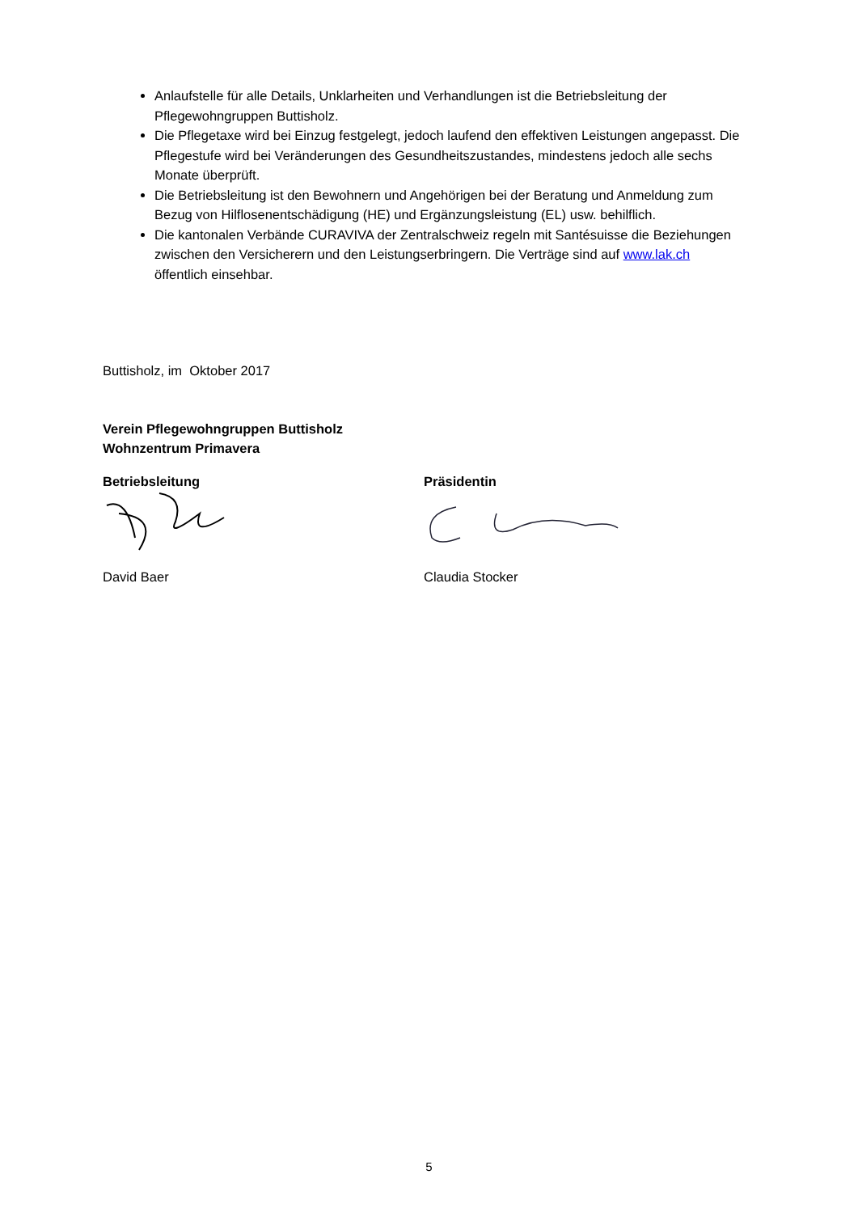Anlaufstelle für alle Details, Unklarheiten und Verhandlungen ist die Betriebsleitung der Pflegewohngruppen Buttisholz.
Die Pflegetaxe wird bei Einzug festgelegt, jedoch laufend den effektiven Leistungen angepasst. Die Pflegestufe wird bei Veränderungen des Gesundheitszustandes, mindestens jedoch alle sechs Monate überprüft.
Die Betriebsleitung ist den Bewohnern und Angehörigen bei der Beratung und Anmeldung zum Bezug von Hilflosenentschädigung (HE) und Ergänzungsleistung (EL) usw. behilflich.
Die kantonalen Verbände CURAVIVA der Zentralschweiz regeln mit Santésuisse die Beziehungen zwischen den Versicherern und den Leistungserbringern. Die Verträge sind auf www.lak.ch öffentlich einsehbar.
Buttisholz, im Oktober 2017
Verein Pflegewohngruppen Buttisholz
Wohnzentrum Primavera
Betriebsleitung
David Baer
Präsidentin
Claudia Stocker
5